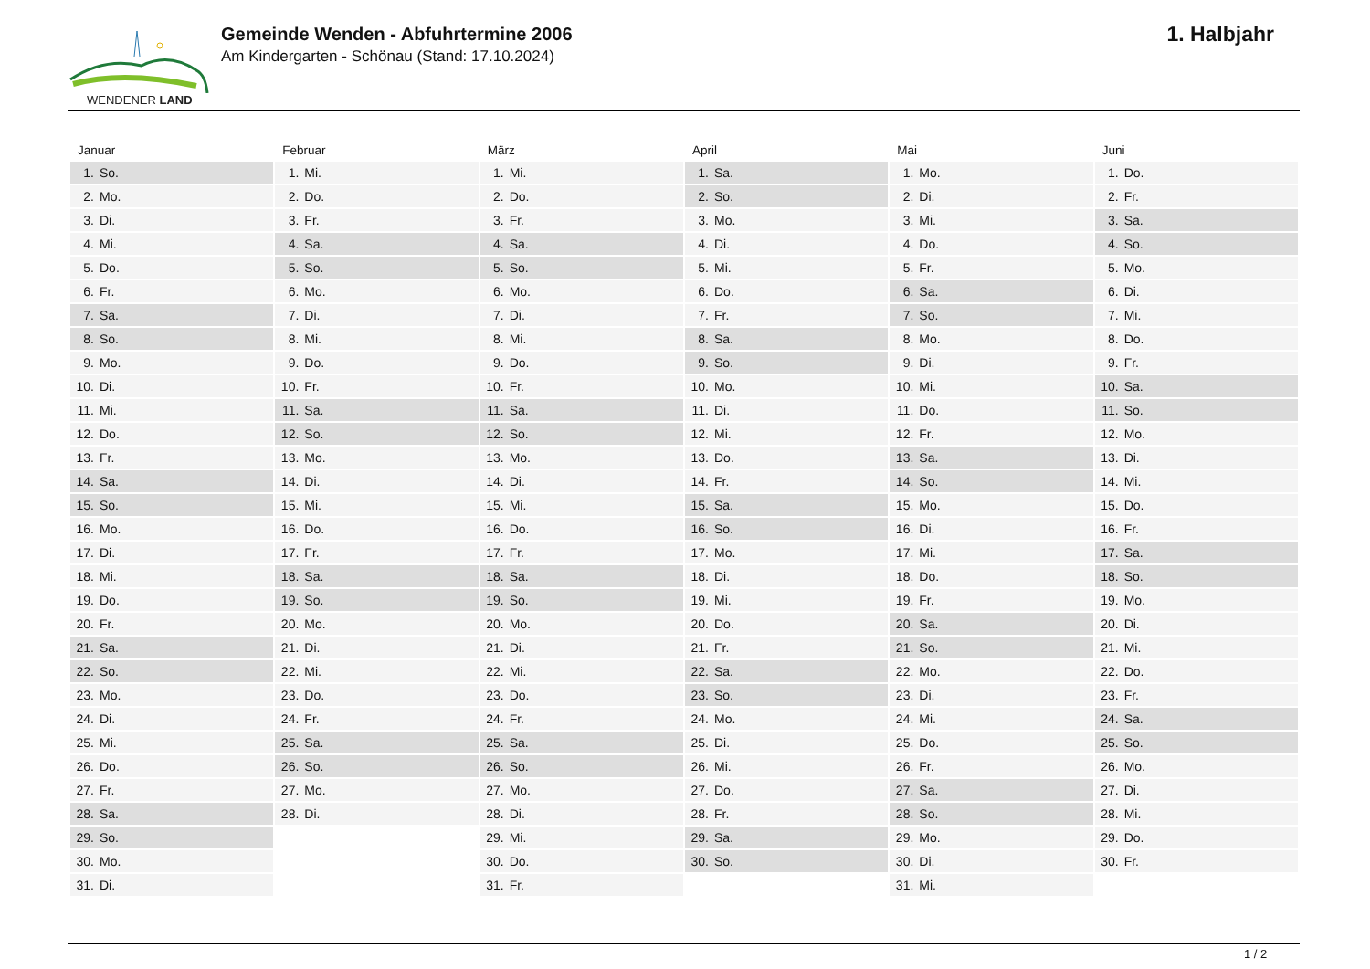WENDENER LAND
Gemeinde Wenden - Abfuhrtermine 2006
Am Kindergarten - Schönau (Stand: 17.10.2024)
1. Halbjahr
| Januar | Februar | März | April | Mai | Juni |
| --- | --- | --- | --- | --- | --- |
| 1. So. | 1. Mi. | 1. Mi. | 1. Sa. | 1. Mo. | 1. Do. |
| 2. Mo. | 2. Do. | 2. Do. | 2. So. | 2. Di. | 2. Fr. |
| 3. Di. | 3. Fr. | 3. Fr. | 3. Mo. | 3. Mi. | 3. Sa. |
| 4. Mi. | 4. Sa. | 4. Sa. | 4. Di. | 4. Do. | 4. So. |
| 5. Do. | 5. So. | 5. So. | 5. Mi. | 5. Fr. | 5. Mo. |
| 6. Fr. | 6. Mo. | 6. Mo. | 6. Do. | 6. Sa. | 6. Di. |
| 7. Sa. | 7. Di. | 7. Di. | 7. Fr. | 7. So. | 7. Mi. |
| 8. So. | 8. Mi. | 8. Mi. | 8. Sa. | 8. Mo. | 8. Do. |
| 9. Mo. | 9. Do. | 9. Do. | 9. So. | 9. Di. | 9. Fr. |
| 10. Di. | 10. Fr. | 10. Fr. | 10. Mo. | 10. Mi. | 10. Sa. |
| 11. Mi. | 11. Sa. | 11. Sa. | 11. Di. | 11. Do. | 11. So. |
| 12. Do. | 12. So. | 12. So. | 12. Mi. | 12. Fr. | 12. Mo. |
| 13. Fr. | 13. Mo. | 13. Mo. | 13. Do. | 13. Sa. | 13. Di. |
| 14. Sa. | 14. Di. | 14. Di. | 14. Fr. | 14. So. | 14. Mi. |
| 15. So. | 15. Mi. | 15. Mi. | 15. Sa. | 15. Mo. | 15. Do. |
| 16. Mo. | 16. Do. | 16. Do. | 16. So. | 16. Di. | 16. Fr. |
| 17. Di. | 17. Fr. | 17. Fr. | 17. Mo. | 17. Mi. | 17. Sa. |
| 18. Mi. | 18. Sa. | 18. Sa. | 18. Di. | 18. Do. | 18. So. |
| 19. Do. | 19. So. | 19. So. | 19. Mi. | 19. Fr. | 19. Mo. |
| 20. Fr. | 20. Mo. | 20. Mo. | 20. Do. | 20. Sa. | 20. Di. |
| 21. Sa. | 21. Di. | 21. Di. | 21. Fr. | 21. So. | 21. Mi. |
| 22. So. | 22. Mi. | 22. Mi. | 22. Sa. | 22. Mo. | 22. Do. |
| 23. Mo. | 23. Do. | 23. Do. | 23. So. | 23. Di. | 23. Fr. |
| 24. Di. | 24. Fr. | 24. Fr. | 24. Mo. | 24. Mi. | 24. Sa. |
| 25. Mi. | 25. Sa. | 25. Sa. | 25. Di. | 25. Do. | 25. So. |
| 26. Do. | 26. So. | 26. So. | 26. Mi. | 26. Fr. | 26. Mo. |
| 27. Fr. | 27. Mo. | 27. Mo. | 27. Do. | 27. Sa. | 27. Di. |
| 28. Sa. | 28. Di. | 28. Di. | 28. Fr. | 28. So. | 28. Mi. |
| 29. So. | | 29. Mi. | 29. Sa. | 29. Mo. | 29. Do. |
| 30. Mo. | | 30. Do. | 30. So. | 30. Di. | 30. Fr. |
| 31. Di. | | 31. Fr. | | 31. Mi. | |
1 / 2